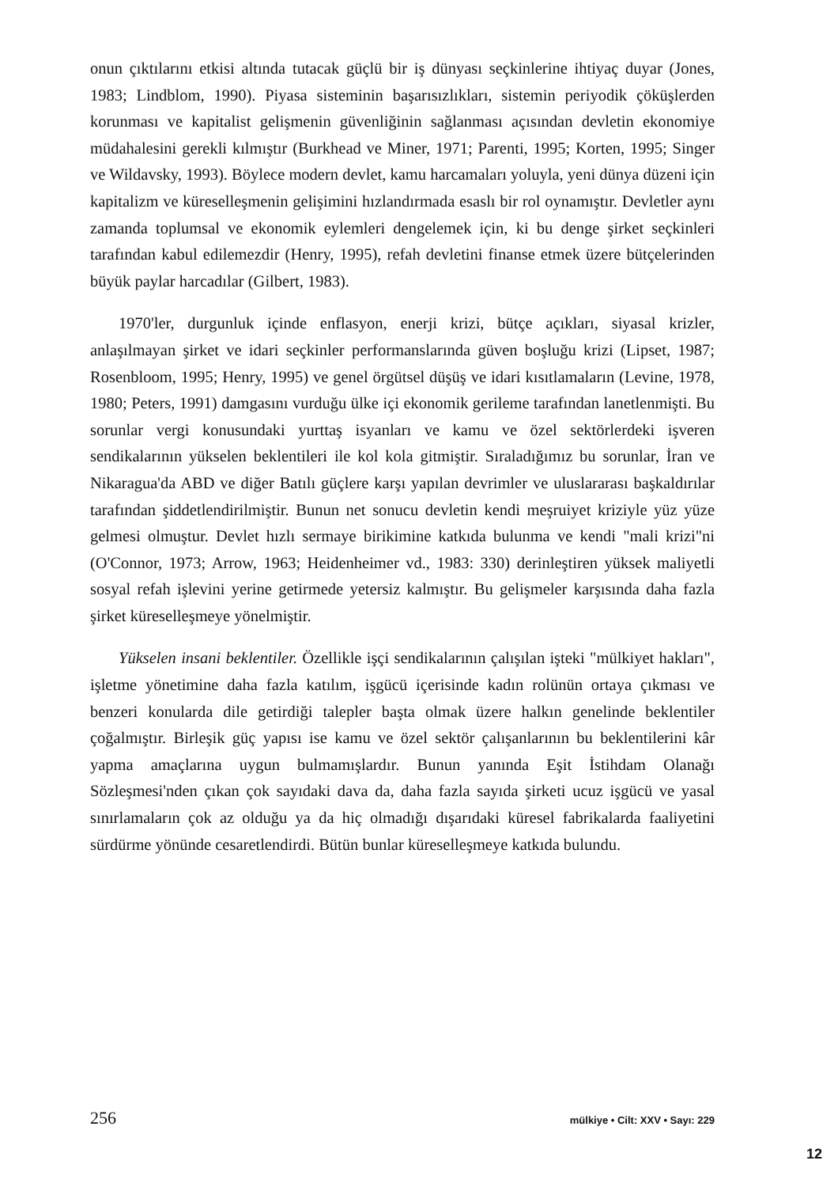onun çıktılarını etkisi altında tutacak güçlü bir iş dünyası seçkinlerine ihtiyaç duyar (Jones, 1983; Lindblom, 1990). Piyasa sisteminin başarısızlıkları, sistemin periyodik çöküşlerden korunması ve kapitalist gelişmenin güvenliğinin sağlanması açısından devletin ekonomiye müdahalesini gerekli kılmıştır (Burkhead ve Miner, 1971; Parenti, 1995; Korten, 1995; Singer ve Wildavsky, 1993). Böylece modern devlet, kamu harcamaları yoluyla, yeni dünya düzeni için kapitalizm ve küreselleşmenin gelişimini hızlandırmada esaslı bir rol oynamıştır. Devletler aynı zamanda toplumsal ve ekonomik eylemleri dengelemek için, ki bu denge şirket seçkinleri tarafından kabul edilemezdir (Henry, 1995), refah devletini finanse etmek üzere bütçelerinden büyük paylar harcadılar (Gilbert, 1983).
1970'ler, durgunluk içinde enflasyon, enerji krizi, bütçe açıkları, siyasal krizler, anlaşılmayan şirket ve idari seçkinler performanslarında güven boşluğu krizi (Lipset, 1987; Rosenbloom, 1995; Henry, 1995) ve genel örgütsel düşüş ve idari kısıtlamaların (Levine, 1978, 1980; Peters, 1991) damgasını vurduğu ülke içi ekonomik gerileme tarafından lanetlenmişti. Bu sorunlar vergi konusundaki yurttaş isyanları ve kamu ve özel sektörlerdeki işveren sendikalarının yükselen beklentileri ile kol kola gitmiştir. Sıraladığımız bu sorunlar, İran ve Nikaragua'da ABD ve diğer Batılı güçlere karşı yapılan devrimler ve uluslararası başkaldırılar tarafından şiddetlendirilmiştir. Bunun net sonucu devletin kendi meşruiyet kriziyle yüz yüze gelmesi olmuştur. Devlet hızlı sermaye birikimine katkıda bulunma ve kendi "mali krizi"ni (O'Connor, 1973; Arrow, 1963; Heidenheimer vd., 1983: 330) derinleştiren yüksek maliyetli sosyal refah işlevini yerine getirmede yetersiz kalmıştır. Bu gelişmeler karşısında daha fazla şirket küreselleşmeye yönelmiştir.
Yükselen insani beklentiler. Özellikle işçi sendikalarının çalışılan işteki "mülkiyet hakları", işletme yönetimine daha fazla katılım, işgücü içerisinde kadın rolünün ortaya çıkması ve benzeri konularda dile getirdiği talepler başta olmak üzere halkın genelinde beklentiler çoğalmıştır. Birleşik güç yapısı ise kamu ve özel sektör çalışanlarının bu beklentilerini kâr yapma amaçlarına uygun bulmamışlardır. Bunun yanında Eşit İstihdam Olanağı Sözleşmesi'nden çıkan çok sayıdaki dava da, daha fazla sayıda şirketi ucuz işgücü ve yasal sınırlamaların çok az olduğu ya da hiç olmadığı dışarıdaki küresel fabrikalarda faaliyetini sürdürme yönünde cesaretlendirdi. Bütün bunlar küreselleşmeye katkıda bulundu.
256 mülkiye • Cilt: XXV • Sayı: 229
12